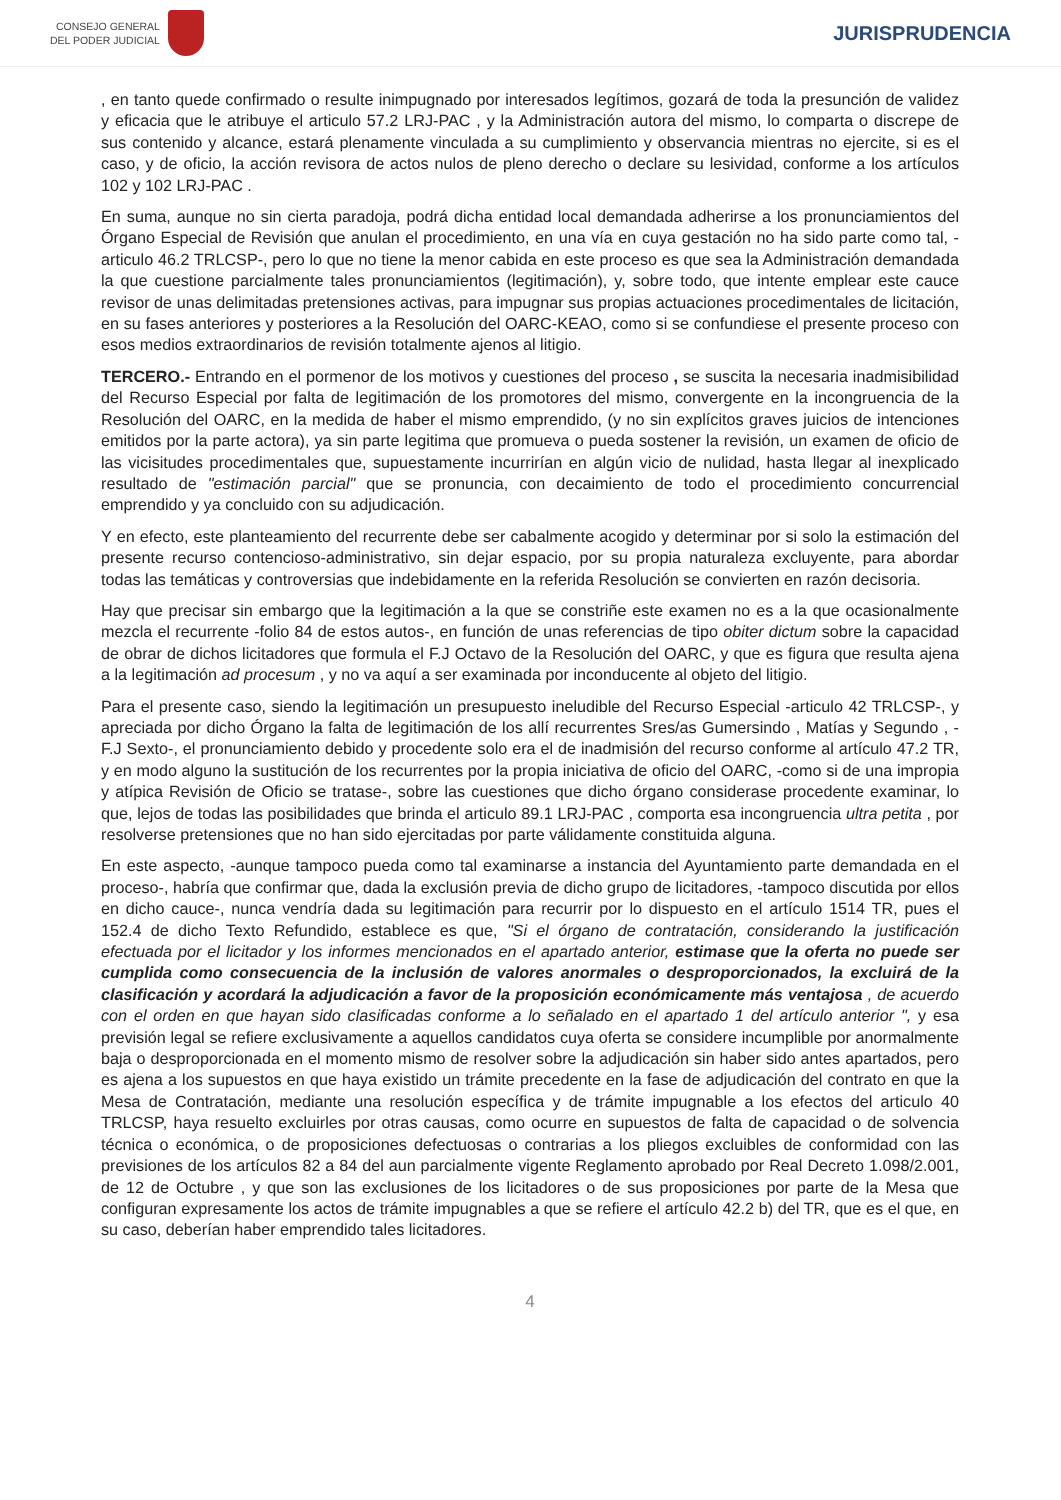CONSEJO GENERAL
DEL PODER JUDICIAL
JURISPRUDENCIA
, en tanto quede confirmado o resulte inimpugnado por interesados legítimos, gozará de toda la presunción de validez y eficacia que le atribuye el articulo 57.2 LRJ-PAC , y la Administración autora del mismo, lo comparta o discrepe de sus contenido y alcance, estará plenamente vinculada a su cumplimiento y observancia mientras no ejercite, si es el caso, y de oficio, la acción revisora de actos nulos de pleno derecho o declare su lesividad, conforme a los artículos 102 y 102 LRJ-PAC .
En suma, aunque no sin cierta paradoja, podrá dicha entidad local demandada adherirse a los pronunciamientos del Órgano Especial de Revisión que anulan el procedimiento, en una vía en cuya gestación no ha sido parte como tal, -articulo 46.2 TRLCSP-, pero lo que no tiene la menor cabida en este proceso es que sea la Administración demandada la que cuestione parcialmente tales pronunciamientos (legitimación), y, sobre todo, que intente emplear este cauce revisor de unas delimitadas pretensiones activas, para impugnar sus propias actuaciones procedimentales de licitación, en su fases anteriores y posteriores a la Resolución del OARC-KEAO, como si se confundiese el presente proceso con esos medios extraordinarios de revisión totalmente ajenos al litigio.
TERCERO.- Entrando en el pormenor de los motivos y cuestiones del proceso , se suscita la necesaria inadmisibilidad del Recurso Especial por falta de legitimación de los promotores del mismo, convergente en la incongruencia de la Resolución del OARC, en la medida de haber el mismo emprendido, (y no sin explícitos graves juicios de intenciones emitidos por la parte actora), ya sin parte legitima que promueva o pueda sostener la revisión, un examen de oficio de las vicisitudes procedimentales que, supuestamente incurrirían en algún vicio de nulidad, hasta llegar al inexplicado resultado de "estimación parcial" que se pronuncia, con decaimiento de todo el procedimiento concurrencial emprendido y ya concluido con su adjudicación.
Y en efecto, este planteamiento del recurrente debe ser cabalmente acogido y determinar por si solo la estimación del presente recurso contencioso-administrativo, sin dejar espacio, por su propia naturaleza excluyente, para abordar todas las temáticas y controversias que indebidamente en la referida Resolución se convierten en razón decisoria.
Hay que precisar sin embargo que la legitimación a la que se constriñe este examen no es a la que ocasionalmente mezcla el recurrente -folio 84 de estos autos-, en función de unas referencias de tipo obiter dictum sobre la capacidad de obrar de dichos licitadores que formula el F.J Octavo de la Resolución del OARC, y que es figura que resulta ajena a la legitimación ad procesum , y no va aquí a ser examinada por inconducente al objeto del litigio.
Para el presente caso, siendo la legitimación un presupuesto ineludible del Recurso Especial -articulo 42 TRLCSP-, y apreciada por dicho Órgano la falta de legitimación de los allí recurrentes Sres/as Gumersindo , Matías y Segundo , -F.J Sexto-, el pronunciamiento debido y procedente solo era el de inadmisión del recurso conforme al artículo 47.2 TR, y en modo alguno la sustitución de los recurrentes por la propia iniciativa de oficio del OARC, -como si de una impropia y atípica Revisión de Oficio se tratase-, sobre las cuestiones que dicho órgano considerase procedente examinar, lo que, lejos de todas las posibilidades que brinda el articulo 89.1 LRJ-PAC , comporta esa incongruencia ultra petita , por resolverse pretensiones que no han sido ejercitadas por parte válidamente constituida alguna.
En este aspecto, -aunque tampoco pueda como tal examinarse a instancia del Ayuntamiento parte demandada en el proceso-, habría que confirmar que, dada la exclusión previa de dicho grupo de licitadores, -tampoco discutida por ellos en dicho cauce-, nunca vendría dada su legitimación para recurrir por lo dispuesto en el artículo 1514 TR, pues el 152.4 de dicho Texto Refundido, establece es que, "Si el órgano de contratación, considerando la justificación efectuada por el licitador y los informes mencionados en el apartado anterior, estimase que la oferta no puede ser cumplida como consecuencia de la inclusión de valores anormales o desproporcionados, la excluirá de la clasificación y acordará la adjudicación a favor de la proposición económicamente más ventajosa , de acuerdo con el orden en que hayan sido clasificadas conforme a lo señalado en el apartado 1 del artículo anterior ", y esa previsión legal se refiere exclusivamente a aquellos candidatos cuya oferta se considere incumplible por anormalmente baja o desproporcionada en el momento mismo de resolver sobre la adjudicación sin haber sido antes apartados, pero es ajena a los supuestos en que haya existido un trámite precedente en la fase de adjudicación del contrato en que la Mesa de Contratación, mediante una resolución específica y de trámite impugnable a los efectos del articulo 40 TRLCSP, haya resuelto excluirles por otras causas, como ocurre en supuestos de falta de capacidad o de solvencia técnica o económica, o de proposiciones defectuosas o contrarias a los pliegos excluibles de conformidad con las previsiones de los artículos 82 a 84 del aun parcialmente vigente Reglamento aprobado por Real Decreto 1.098/2.001, de 12 de Octubre , y que son las exclusiones de los licitadores o de sus proposiciones por parte de la Mesa que configuran expresamente los actos de trámite impugnables a que se refiere el artículo 42.2 b) del TR, que es el que, en su caso, deberían haber emprendido tales licitadores.
4